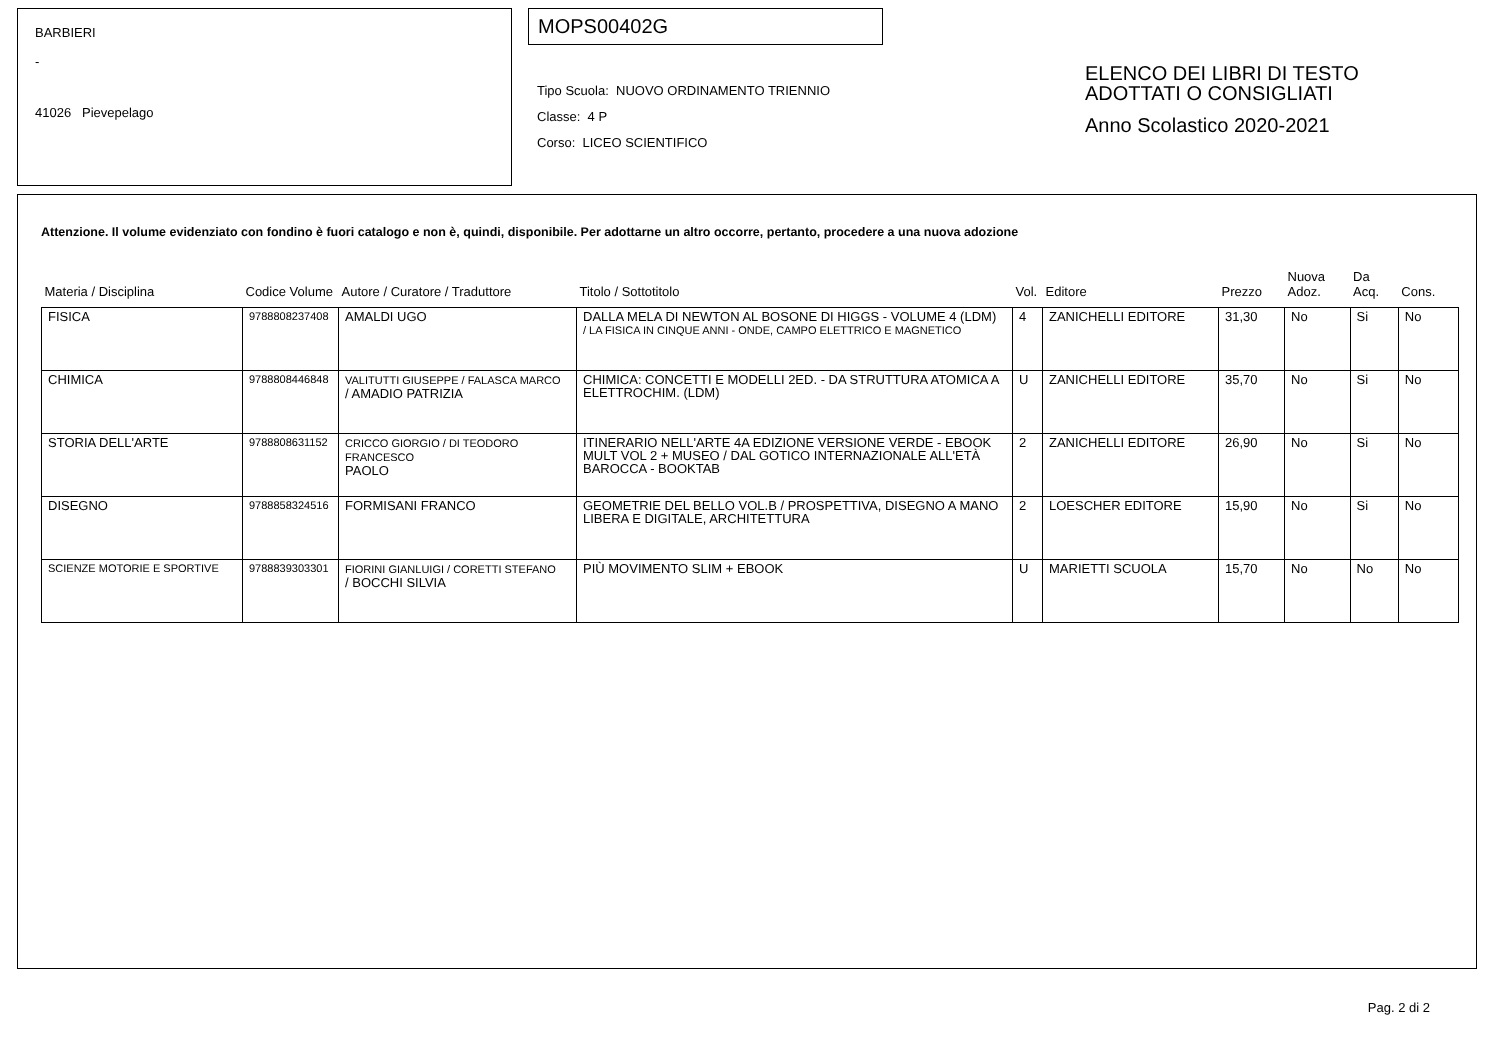BARBIERI
-
41026 Pievepelago
MOPS00402G
Tipo Scuola: NUOVO ORDINAMENTO TRIENNIO
Classe: 4 P
Corso: LICEO SCIENTIFICO
ELENCO DEI LIBRI DI TESTO
ADOTTATI O CONSIGLIATI
Anno Scolastico 2020-2021
Attenzione. Il volume evidenziato con fondino è fuori catalogo e non è, quindi, disponibile. Per adottarne un altro occorre, pertanto, procedere a una nuova adozione
| Materia / Disciplina | Codice Volume | Autore / Curatore / Traduttore | Titolo / Sottotitolo | Vol. | Editore | Prezzo | Nuova Adoz. | Da Acq. | Cons. |
| --- | --- | --- | --- | --- | --- | --- | --- | --- | --- |
| FISICA | 9788808237408 | AMALDI UGO | DALLA MELA DI NEWTON AL BOSONE DI HIGGS - VOLUME 4 (LDM) / LA FISICA IN CINQUE ANNI - ONDE, CAMPO ELETTRICO E MAGNETICO | 4 | ZANICHELLI EDITORE | 31,30 | No | Si | No |
| CHIMICA | 9788808446848 | VALITUTTI GIUSEPPE / FALASCA MARCO / AMADIO PATRIZIA | CHIMICA: CONCETTI E MODELLI 2ED. - DA STRUTTURA ATOMICA A ELETTROCHIM. (LDM) | U | ZANICHELLI EDITORE | 35,70 | No | Si | No |
| STORIA DELL'ARTE | 9788808631152 | CRICCO GIORGIO / DI TEODORO FRANCESCO PAOLO | ITINERARIO NELL'ARTE 4A EDIZIONE VERSIONE VERDE - EBOOK MULT VOL 2 + MUSEO / DAL GOTICO INTERNAZIONALE ALL'ETÀ BAROCCA - BOOKTAB | 2 | ZANICHELLI EDITORE | 26,90 | No | Si | No |
| DISEGNO | 9788858324516 | FORMISANI FRANCO | GEOMETRIE DEL BELLO VOL.B / PROSPETTIVA, DISEGNO A MANO LIBERA E DIGITALE, ARCHITETTURA | 2 | LOESCHER EDITORE | 15,90 | No | Si | No |
| SCIENZE MOTORIE E SPORTIVE | 9788839303301 | FIORINI GIANLUIGI / CORETTI STEFANO / BOCCHI SILVIA | PIÙ MOVIMENTO SLIM + EBOOK | U | MARIETTI SCUOLA | 15,70 | No | No | No |
Pag. 2 di 2